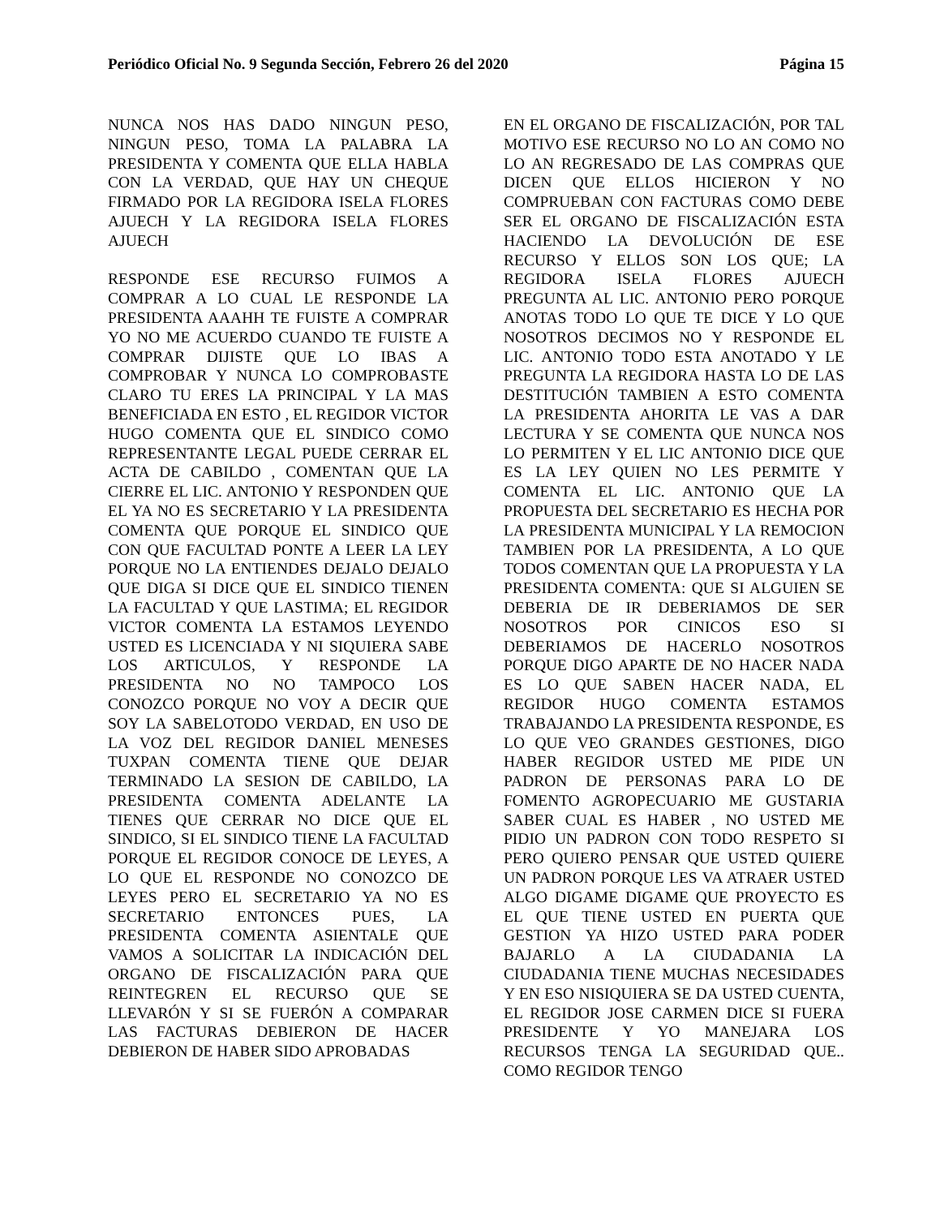Periódico Oficial No. 9 Segunda Sección, Febrero 26 del 2020 Página 15
NUNCA NOS HAS DADO NINGUN PESO, NINGUN PESO, TOMA LA PALABRA LA PRESIDENTA Y COMENTA QUE ELLA HABLA CON LA VERDAD, QUE HAY UN CHEQUE FIRMADO POR LA REGIDORA ISELA FLORES AJUECH Y LA REGIDORA ISELA FLORES AJUECH
RESPONDE ESE RECURSO FUIMOS A COMPRAR A LO CUAL LE RESPONDE LA PRESIDENTA AAAHH TE FUISTE A COMPRAR YO NO ME ACUERDO CUANDO TE FUISTE A COMPRAR DIJISTE QUE LO IBAS A COMPROBAR Y NUNCA LO COMPROBASTE CLARO TU ERES LA PRINCIPAL Y LA MAS BENEFICIADA EN ESTO , EL REGIDOR VICTOR HUGO COMENTA QUE EL SINDICO COMO REPRESENTANTE LEGAL PUEDE CERRAR EL ACTA DE CABILDO , COMENTAN QUE LA CIERRE EL LIC. ANTONIO Y RESPONDEN QUE EL YA NO ES SECRETARIO Y LA PRESIDENTA COMENTA QUE PORQUE EL SINDICO QUE CON QUE FACULTAD PONTE A LEER LA LEY PORQUE NO LA ENTIENDES DEJALO DEJALO QUE DIGA SI DICE QUE EL SINDICO TIENEN LA FACULTAD Y QUE LASTIMA; EL REGIDOR VICTOR COMENTA LA ESTAMOS LEYENDO USTED ES LICENCIADA Y NI SIQUIERA SABE LOS ARTICULOS, Y RESPONDE LA PRESIDENTA NO NO TAMPOCO LOS CONOZCO PORQUE NO VOY A DECIR QUE SOY LA SABELOTODO VERDAD, EN USO DE LA VOZ DEL REGIDOR DANIEL MENESES TUXPAN COMENTA TIENE QUE DEJAR TERMINADO LA SESION DE CABILDO, LA PRESIDENTA COMENTA ADELANTE LA TIENES QUE CERRAR NO DICE QUE EL SINDICO, SI EL SINDICO TIENE LA FACULTAD PORQUE EL REGIDOR CONOCE DE LEYES, A LO QUE EL RESPONDE NO CONOZCO DE LEYES PERO EL SECRETARIO YA NO ES SECRETARIO ENTONCES PUES, LA PRESIDENTA COMENTA ASIENTALE QUE VAMOS A SOLICITAR LA INDICACIÓN DEL ORGANO DE FISCALIZACIÓN PARA QUE REINTEGREN EL RECURSO QUE SE LLEVARÓN Y SI SE FUERÓN A COMPARAR LAS FACTURAS DEBIERON DE HACER DEBIERON DE HABER SIDO APROBADAS
EN EL ORGANO DE FISCALIZACIÓN, POR TAL MOTIVO ESE RECURSO NO LO AN COMO NO LO AN REGRESADO DE LAS COMPRAS QUE DICEN QUE ELLOS HICIERON Y NO COMPRUEBAN CON FACTURAS COMO DEBE SER EL ORGANO DE FISCALIZACIÓN ESTA HACIENDO LA DEVOLUCIÓN DE ESE RECURSO Y ELLOS SON LOS QUE; LA REGIDORA ISELA FLORES AJUECH PREGUNTA AL LIC. ANTONIO PERO PORQUE ANOTAS TODO LO QUE TE DICE Y LO QUE NOSOTROS DECIMOS NO Y RESPONDE EL LIC. ANTONIO TODO ESTA ANOTADO Y LE PREGUNTA LA REGIDORA HASTA LO DE LAS DESTITUCIÓN TAMBIEN A ESTO COMENTA LA PRESIDENTA AHORITA LE VAS A DAR LECTURA Y SE COMENTA QUE NUNCA NOS LO PERMITEN Y EL LIC ANTONIO DICE QUE ES LA LEY QUIEN NO LES PERMITE Y COMENTA EL LIC. ANTONIO QUE LA PROPUESTA DEL SECRETARIO ES HECHA POR LA PRESIDENTA MUNICIPAL Y LA REMOCION TAMBIEN POR LA PRESIDENTA, A LO QUE TODOS COMENTAN QUE LA PROPUESTA Y LA PRESIDENTA COMENTA: QUE SI ALGUIEN SE DEBERIA DE IR DEBERIAMOS DE SER NOSOTROS POR CINICOS ESO SI DEBERIAMOS DE HACERLO NOSOTROS PORQUE DIGO APARTE DE NO HACER NADA ES LO QUE SABEN HACER NADA, EL REGIDOR HUGO COMENTA ESTAMOS TRABAJANDO LA PRESIDENTA RESPONDE, ES LO QUE VEO GRANDES GESTIONES, DIGO HABER REGIDOR USTED ME PIDE UN PADRON DE PERSONAS PARA LO DE FOMENTO AGROPECUARIO ME GUSTARIA SABER CUAL ES HABER , NO USTED ME PIDIO UN PADRON CON TODO RESPETO SI PERO QUIERO PENSAR QUE USTED QUIERE UN PADRON PORQUE LES VA ATRAER USTED ALGO DIGAME DIGAME QUE PROYECTO ES EL QUE TIENE USTED EN PUERTA QUE GESTION YA HIZO USTED PARA PODER BAJARLO A LA CIUDADANIA LA CIUDADANIA TIENE MUCHAS NECESIDADES Y EN ESO NISIQUIERA SE DA USTED CUENTA, EL REGIDOR JOSE CARMEN DICE SI FUERA PRESIDENTE Y YO MANEJARA LOS RECURSOS TENGA LA SEGURIDAD QUE.. COMO REGIDOR TENGO